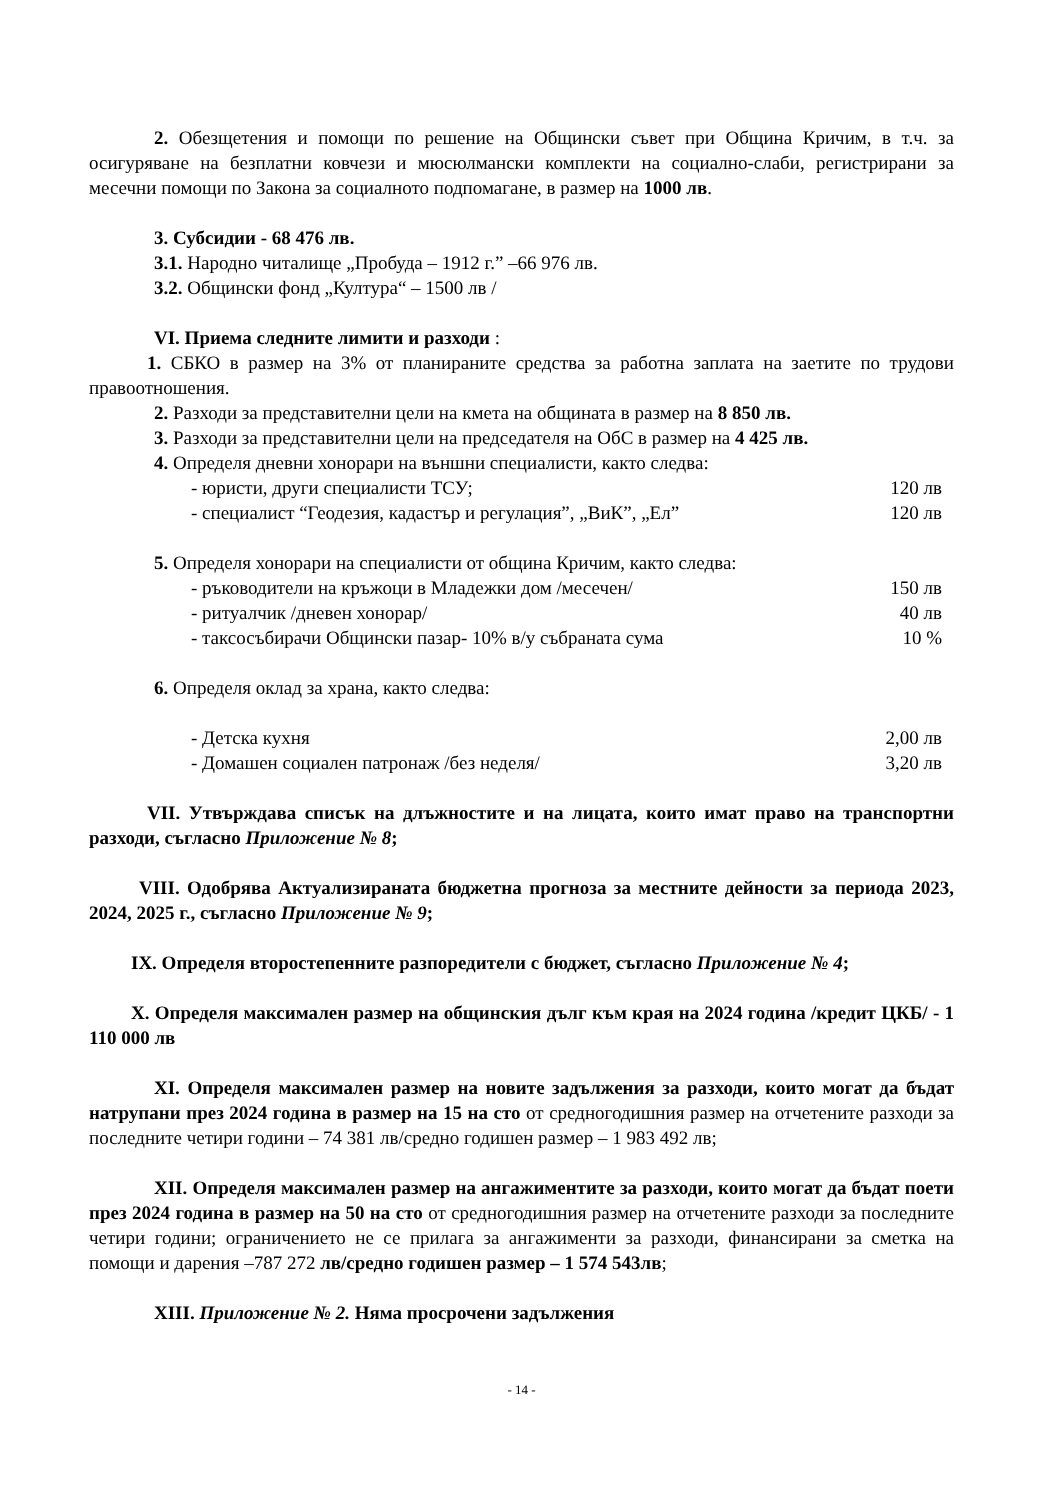2. Обезщетения и помощи по решение на Общински съвет при Община Кричим, в т.ч. за осигуряване на безплатни ковчези и мюсюлмански комплекти на социално-слаби, регистрирани за месечни помощи по Закона за социалното подпомагане, в размер на 1000 лв.
3. Субсидии - 68 476 лв.
3.1. Народно читалище „Пробуда – 1912 г.” –66 976 лв.
3.2. Общински фонд „Култура“ – 1500 лв /
VI. Приема следните лимити и разходи :
1. СБКО в размер на 3% от планираните средства за работна заплата на заетите по трудови правоотношения.
2. Разходи за представителни цели на кмета на общината в размер на 8 850 лв.
3. Разходи за представителни цели на председателя на ОбС в размер на 4 425 лв.
4. Определя дневни хонорари на външни специалисти, както следва:
- юристи, други специалисти ТСУ; 120 лв
- специалист “Геодезия, кадастър и регулация”, „ВиК”, „Ел” 120 лв
5. Определя хонорари на специалисти от община Кричим, както следва:
- ръководители на кръжоци в Младежки дом /месечен/ 150 лв
- ритуалчик /дневен хонорар/ 40 лв
- таксосъбирачи Общински пазар- 10% в/у събраната сума 10 %
6. Определя оклад за храна, както следва:
- Детска кухня 2,00 лв
- Домашен социален патронаж /без неделя/ 3,20 лв
VII. Утвърждава списък на длъжностите и на лицата, които имат право на транспортни разходи, съгласно Приложение № 8;
VIII. Одобрява Актуализираната бюджетна прогноза за местните дейности за периода 2023, 2024, 2025 г., съгласно Приложение № 9;
IX. Определя второстепенните разпоредители с бюджет, съгласно Приложение № 4;
X. Определя максимален размер на общинския дълг към края на 2024 година /кредит ЦКБ/ - 1 110 000 лв
XI. Определя максимален размер на новите задължения за разходи, които могат да бъдат натрупани през 2024 година в размер на 15 на сто от средногодишния размер на отчетените разходи за последните четири години – 74 381 лв/средно годишен размер – 1 983 492 лв;
XII. Определя максимален размер на ангажиментите за разходи, които могат да бъдат поети през 2024 година в размер на 50 на сто от средногодишния размер на отчетените разходи за последните четири години; ограничението не се прилага за ангажименти за разходи, финансирани за сметка на помощи и дарения –787 272 лв/средно годишен размер – 1 574 543лв;
XIII. Приложение № 2. Няма просрочени задължения
- 14 -